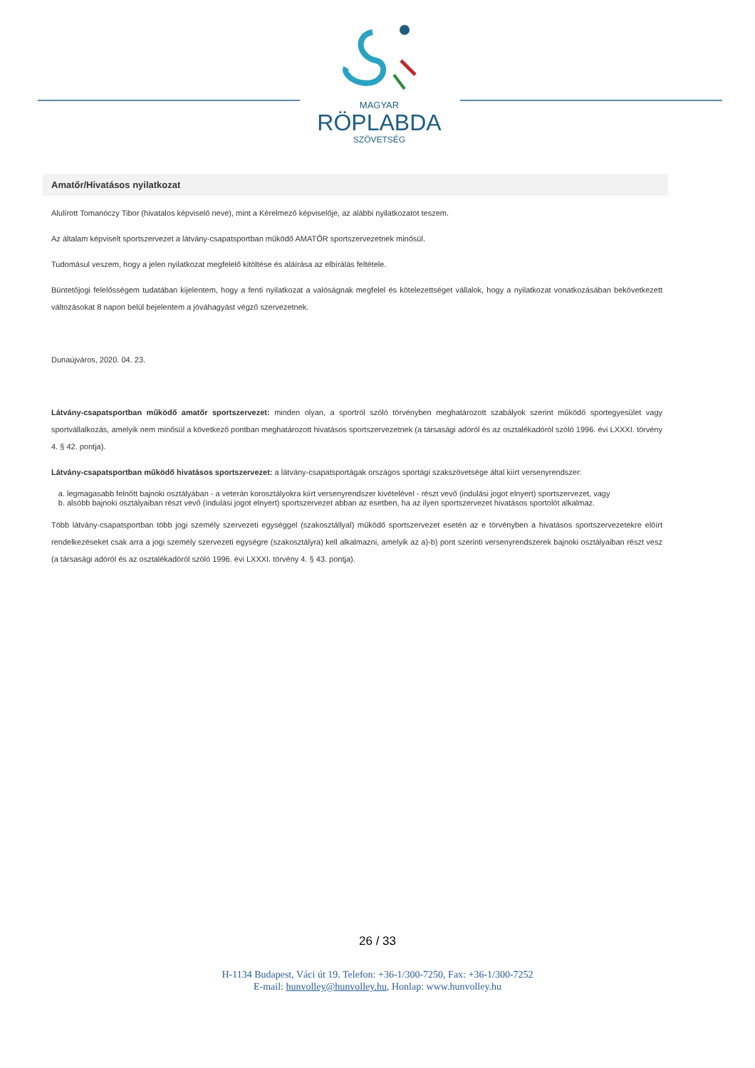MAGYAR
RÖPLABDA
SZÖVETSÉG
Amatőr/Hivatásos nyilatkozat
Alulírott Tomanóczy Tibor (hivatalos képviselő neve), mint a Kérelmező képviselője, az alábbi nyilatkozatot teszem.
Az általam képviselt sportszervezet a látvány-csapatsportban működő AMATŐR sportszervezetnek minősül.
Tudomásul veszem, hogy a jelen nyilatkozat megfelelő kitöltése és aláírása az elbírálás feltétele.
Büntetőjogi felelősségem tudatában kijelentem, hogy a fenti nyilatkozat a valóságnak megfelel és kötelezettséget vállalok, hogy a nyilatkozat vonatkozásában bekövetkezett változásokat 8 napon belül bejelentem a jóváhagyást végző szervezetnek.
Dunaújváros, 2020. 04. 23.
Látvány-csapatsportban működő amatőr sportszervezet: minden olyan, a sportról szóló törvényben meghatározott szabályok szerint működő sportegyesület vagy sportvállalkozás, amelyik nem minősül a következő pontban meghatározott hivatásos sportszervezetnek (a társasági adóról és az osztalékadóról szóló 1996. évi LXXXI. törvény 4. § 42. pontja).
Látvány-csapatsportban működő hivatásos sportszervezet: a látvány-csapatsportágak országos sportági szakszövetsége által kiírt versenyrendszer:
a. legmagasabb felnőtt bajnoki osztályában - a veterán korosztályokra kiírt versenyrendszer kivételével - részt vevő (indulási jogot elnyert) sportszervezet, vagy
b. alsóbb bajnoki osztályaiban részt vevő (indulási jogot elnyert) sportszervezet abban az esetben, ha az ilyen sportszervezet hivatásos sportolót alkalmaz.
Több látvány-csapatsportban több jogi személy szervezeti egységgel (szakosztállyal) működő sportszervezet esetén az e törvényben a hivatásos sportszervezetekre előírt rendelkezéseket csak arra a jogi személy szervezeti egységre (szakosztályra) kell alkalmazni, amelyik az a)-b) pont szerinti versenyrendszerek bajnoki osztályaiban részt vesz (a társasági adóról és az osztalékadóról szóló 1996. évi LXXXI. törvény 4. § 43. pontja).
26 / 33
H-1134 Budapest, Váci út 19. Telefon: +36-1/300-7250, Fax: +36-1/300-7252
E-mail: hunvolley@hunvolley.hu, Honlap: www.hunvolley.hu